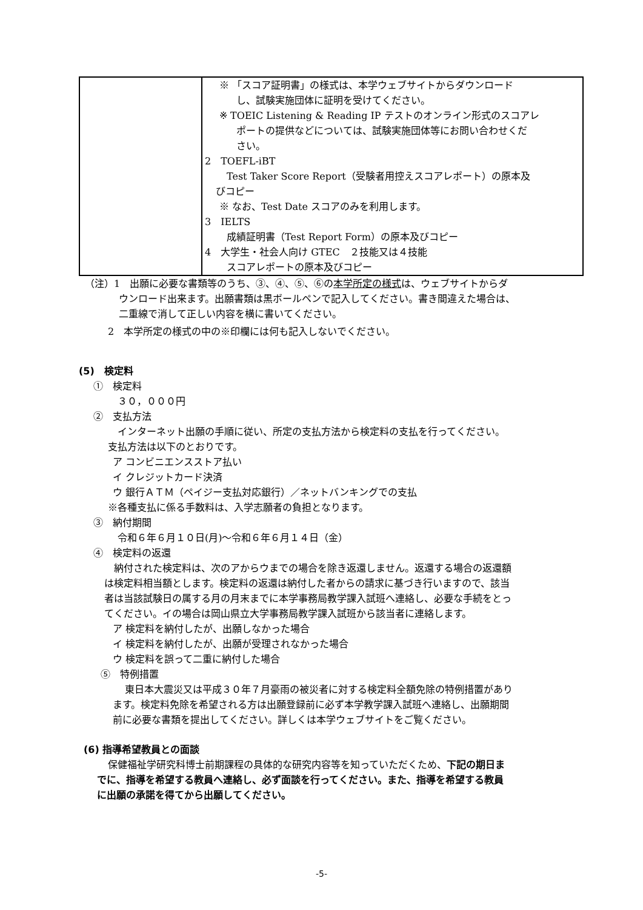| | ※ 「スコア証明書」の様式は、本学ウェブサイトからダウンロード し、試験実施団体に証明を受けてください。 ※ TOEIC Listening & Reading IP テストのオンライン形式のスコアレ ポートの提供などについては、試験実施団体等にお問い合わせくだ さい。 2 TOEFL-iBT Test Taker Score Report（受験者用控えスコアレポート）の原本及 びコピー ※ なお、Test Date スコアのみを利用します。 3 IELTS 成績証明書（Test Report Form）の原本及びコピー 4 大学生・社会人向け GTEC ２技能又は４技能 スコアレポートの原本及びコピー |
（注）1　出願に必要な書類等のうち、③、④、⑤、⑥の本学所定の様式は、ウェブサイトからダ
ウンロード出来ます。出願書類は黒ボールペンで記入してください。書き間違えた場合は、
二重線で消して正しい内容を横に書いてください。
2　本学所定の様式の中の※印欄には何も記入しないでください。
(5)　検定料
①　検定料
３０，０００円
②　支払方法
インターネット出願の手順に従い、所定の支払方法から検定料の支払を行ってください。
支払方法は以下のとおりです。
ア コンビニエンスストア払い
イ クレジットカード決済
ウ 銀行ＡＴＭ（ペイジー支払対応銀行）／ネットバンキングでの支払
※各種支払に係る手数料は、入学志願者の負担となります。
③　納付期間
令和６年６月１０日(月)～令和６年６月１４日（金）
④　検定料の返還
納付された検定料は、次のアからウまでの場合を除き返還しません。返還する場合の返還額
は検定料相当額とします。検定料の返還は納付した者からの請求に基づき行いますので、該当
者は当該試験日の属する月の月末までに本学事務局教学課入試班へ連絡し、必要な手続をとっ
てください。イの場合は岡山県立大学事務局教学課入試班から該当者に連絡します。
ア 検定料を納付したが、出願しなかった場合
イ 検定料を納付したが、出願が受理されなかった場合
ウ 検定料を誤って二重に納付した場合
⑤　特例措置
東日本大震災又は平成３０年７月豪雨の被災者に対する検定料全額免除の特例措置があり
ます。検定料免除を希望される方は出願登録前に必ず本学教学課入試班へ連絡し、出願期間
前に必要な書類を提出してください。詳しくは本学ウェブサイトをご覧ください。
(6) 指導希望教員との面談
保健福祉学研究科博士前期課程の具体的な研究内容等を知っていただくため、下記の期日ま
でに、指導を希望する教員へ連絡し、必ず面談を行ってください。また、指導を希望する教員
に出願の承諾を得てから出願してください。
-5-